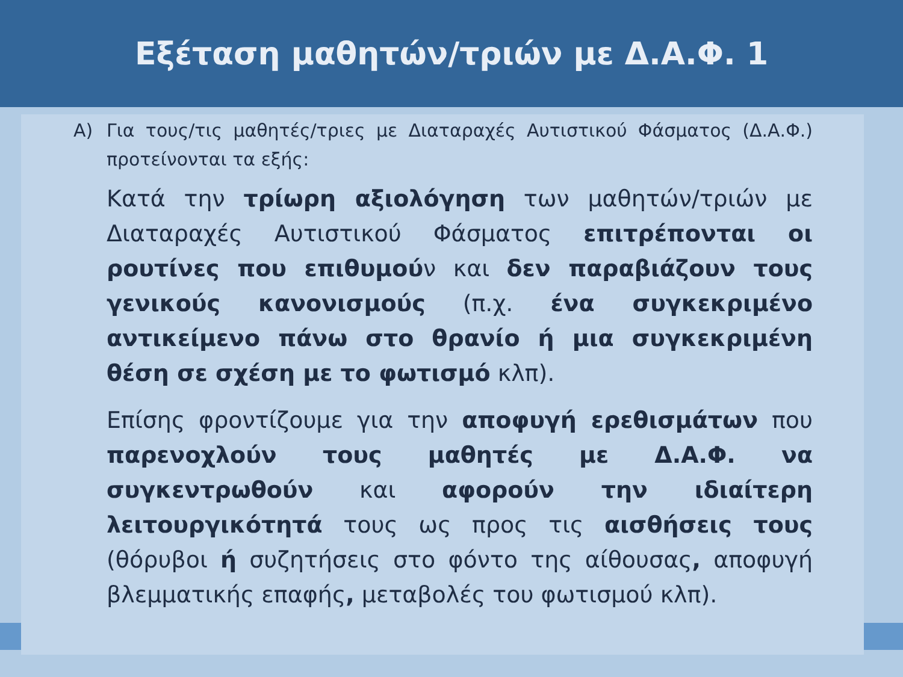Εξέταση μαθητών/τριών με Δ.Α.Φ. 1
Α) Για τους/τις μαθητές/τριες με Διαταραχές Αυτιστικού Φάσματος (Δ.Α.Φ.) προτείνονται τα εξής:
Κατά την τρίωρη αξιολόγηση των μαθητών/τριών με Διαταραχές Αυτιστικού Φάσματος επιτρέπονται οι ρουτίνες που επιθυμούν και δεν παραβιάζουν τους γενικούς κανονισμούς (π.χ. ένα συγκεκριμένο αντικείμενο πάνω στο θρανίο ή μια συγκεκριμένη θέση σε σχέση με το φωτισμό κλπ).
Επίσης φροντίζουμε για την αποφυγή ερεθισμάτων που παρενοχλούν τους μαθητές με Δ.Α.Φ. να συγκεντρωθούν και αφορούν την ιδιαίτερη λειτουργικότητά τους ως προς τις αισθήσεις τους (θόρυβοι ή συζητήσεις στο φόντο της αίθουσας, αποφυγή βλεμματικής επαφής, μεταβολές του φωτισμού κλπ).